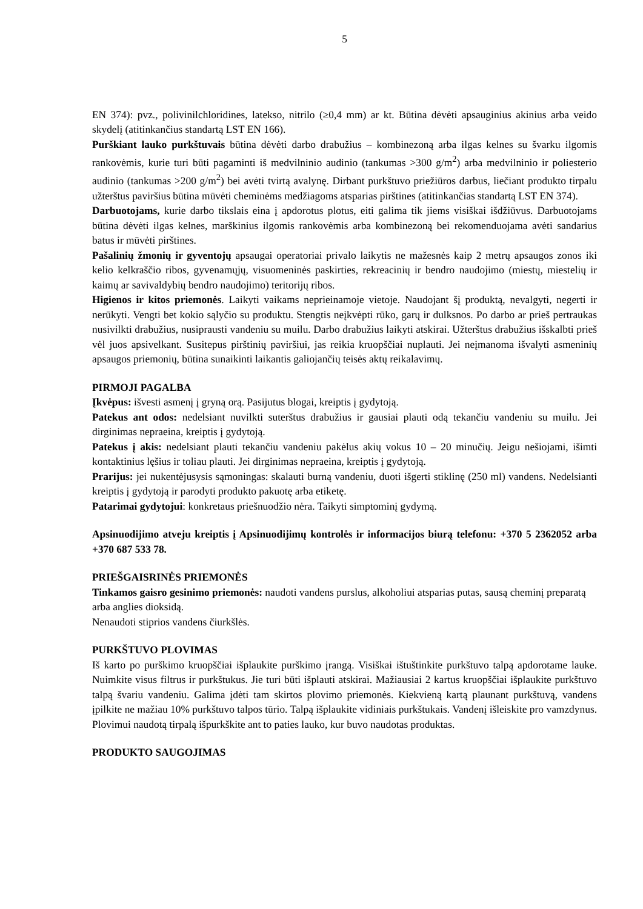5
EN 374): pvz., polivinilchloridines, latekso, nitrilo (≥0,4 mm) ar kt. Būtina dėvėti apsauginius akinius arba veido skydelį (atitinkančius standartą LST EN 166).
Purškiant lauko purkštuvais būtina dėvėti darbo drabužius – kombinezoną arba ilgas kelnes su švarku ilgomis rankovėmis, kurie turi būti pagaminti iš medvilninio audinio (tankumas >300 g/m<sup>2</sup>) arba medvilninio ir poliesterio audinio (tankumas >200 g/m<sup>2</sup>) bei avėti tvirtą avalynę. Dirbant purkštuvo priežiūros darbus, liečiant produkto tirpalu užterštus paviršius būtina mūvėti cheminėms medžiagoms atsparias pirštines (atitinkančias standartą LST EN 374).
Darbuotojams, kurie darbo tikslais eina į apdorotus plotus, eiti galima tik jiems visiškai išdžiūvus. Darbuotojams būtina dėvėti ilgas kelnes, marškinius ilgomis rankovėmis arba kombinezoną bei rekomenduojama avėti sandarius batus ir mūvėti pirštines.
Pašalinių žmonių ir gyventojų apsaugai operatoriai privalo laikytis ne mažesnės kaip 2 metrų apsaugos zonos iki kelio kelkraščio ribos, gyvenamųjų, visuomeninės paskirties, rekreacinių ir bendro naudojimo (miestų, miestelių ir kaimų ar savivaldybių bendro naudojimo) teritorijų ribos.
Higienos ir kitos priemonės. Laikyti vaikams neprieinamoje vietoje. Naudojant šį produktą, nevalgyti, negerti ir nerūkyti. Vengti bet kokio sąlyčio su produktu. Stengtis neįkvėpti rūko, garų ir dulksnos. Po darbo ar prieš pertraukas nusivilkti drabužius, nusiprausti vandeniu su muilu. Darbo drabužius laikyti atskirai. Užterštus drabužius išskalbti prieš vėl juos apsivelkant. Susitepus pirštinių paviršiui, jas reikia kruopščiai nuplauti. Jei neįmanoma išvalyti asmeninių apsaugos priemonių, būtina sunaikinti laikantis galiojančių teisės aktų reikalavimų.
PIRMOJI PAGALBA
Įkvėpus: išvesti asmenį į gryną orą. Pasijutus blogai, kreiptis į gydytoją.
Patekus ant odos: nedelsiant nuvilkti suterštus drabužius ir gausiai plauti odą tekančiu vandeniu su muilu. Jei dirginimas nepraeina, kreiptis į gydytoją.
Patekus į akis: nedelsiant plauti tekančiu vandeniu pakėlus akių vokus 10 – 20 minučių. Jeigu nešiojami, išimti kontaktinius lęšius ir toliau plauti. Jei dirginimas nepraeina, kreiptis į gydytoją.
Prarijus: jei nukentėjusysis sąmoningas: skalauti burną vandeniu, duoti išgerti stiklinę (250 ml) vandens. Nedelsianti kreiptis į gydytoją ir parodyti produkto pakuotę arba etiketę.
Patarimai gydytojui: konkretaus priešnuodžio nėra. Taikyti simptominį gydymą.
Apsinuodijimo atveju kreiptis į Apsinuodijimų kontrolės ir informacijos biurą telefonu: +370 5 2362052 arba +370 687 533 78.
PRIEŠGAISRINĖS PRIEMONĖS
Tinkamos gaisro gesinimo priemonės: naudoti vandens purslus, alkoholiui atsparias putas, sausą cheminį preparatą arba anglies dioksidą.
Nenaudoti stiprios vandens čiurkšlės.
PURKŠTUVO PLOVIMAS
Iš karto po purškimo kruopščiai išplaukite purškimo įrangą. Visiškai ištuštinkite purkštuvo talpą apdorotame lauke. Nuimkite visus filtrus ir purkštukus. Jie turi būti išplauti atskirai. Mažiausiai 2 kartus kruopščiai išplaukite purkštuvo talpą švariu vandeniu. Galima įdėti tam skirtos plovimo priemonės. Kiekvieną kartą plaunant purkštuvą, vandens įpilkite ne mažiau 10% purkštuvo talpos tūrio. Talpą išplaukite vidiniais purkštukais. Vandenį išleiskite pro vamzdynus. Plovimui naudotą tirpalą išpurkškite ant to paties lauko, kur buvo naudotas produktas.
PRODUKTO SAUGOJIMAS